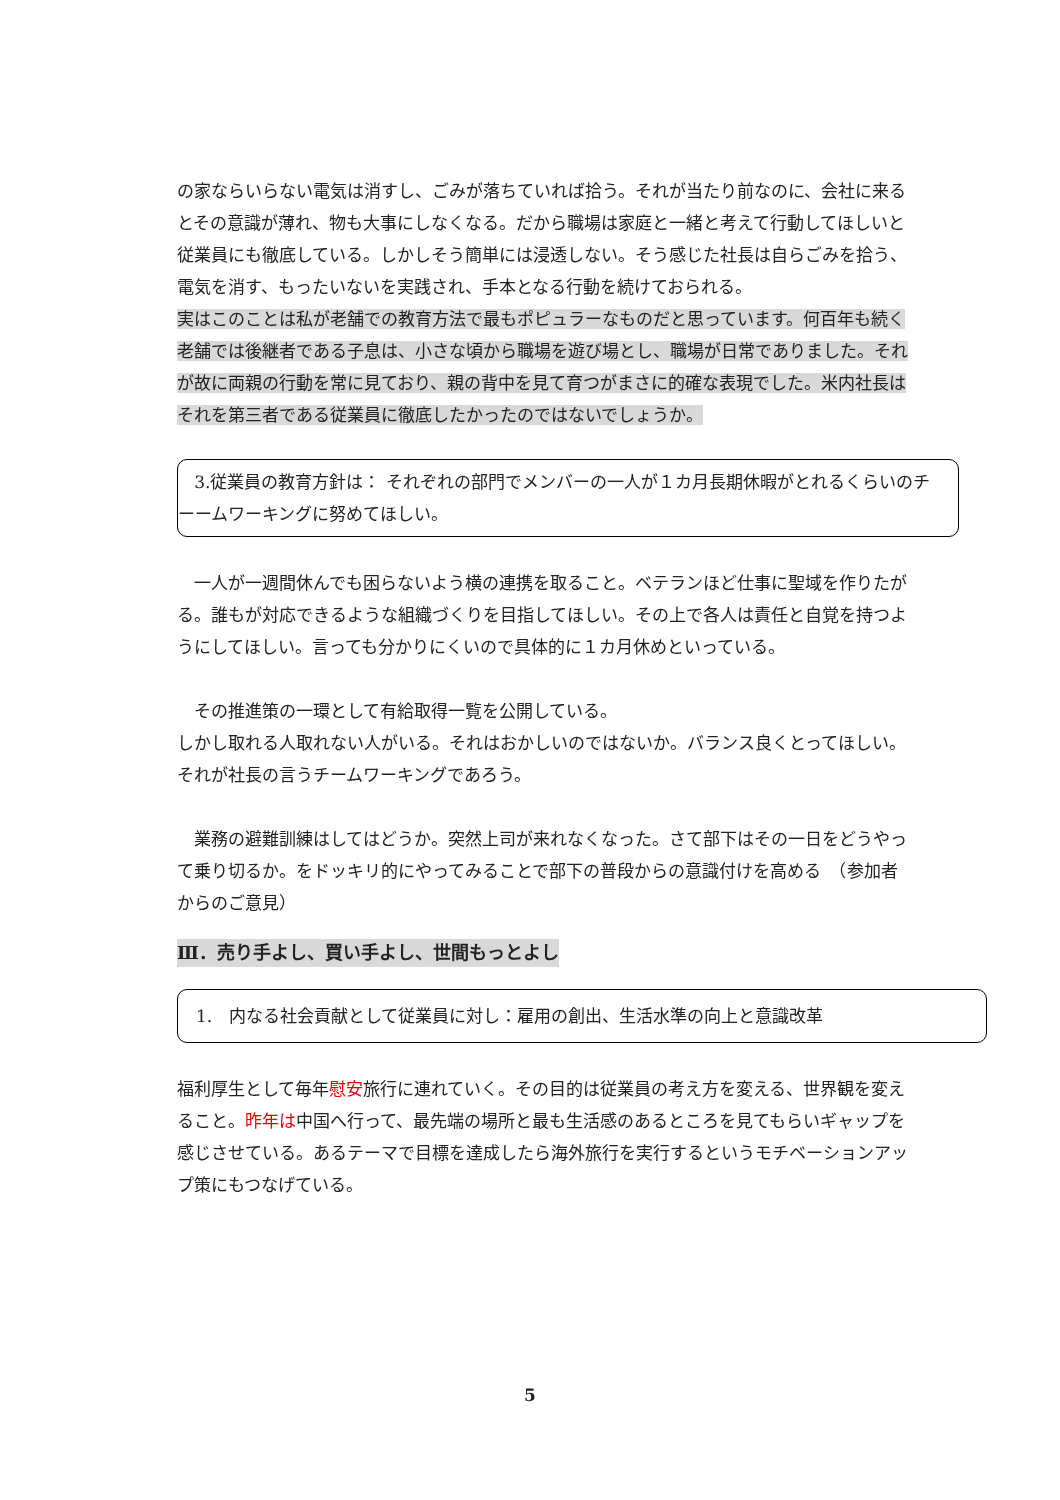の家ならいらない電気は消すし、ごみが落ちていれば拾う。それが当たり前なのに、会社に来るとその意識が薄れ、物も大事にしなくなる。だから職場は家庭と一緒と考えて行動してほしいと従業員にも徹底している。しかしそう簡単には浸透しない。そう感じた社長は自らごみを拾う、電気を消す、もったいないを実践され、手本となる行動を続けておられる。
実はこのことは私が老舗での教育方法で最もポピュラーなものだと思っています。何百年も続く老舗では後継者である子息は、小さな頃から職場を遊び場とし、職場が日常でありました。それが故に両親の行動を常に見ており、親の背中を見て育つがまさに的確な表現でした。米内社長はそれを第三者である従業員に徹底したかったのではないでしょうか。
3.従業員の教育方針は： それぞれの部門でメンバーの一人が１カ月長期休暇がとれるくらいのチーームワーキングに努めてほしい。
　一人が一週間休んでも困らないよう横の連携を取ること。ベテランほど仕事に聖域を作りたがる。誰もが対応できるような組織づくりを目指してほしい。その上で各人は責任と自覚を持つようにしてほしい。言っても分かりにくいので具体的に１カ月休めといっている。
　その推進策の一環として有給取得一覧を公開している。
しかし取れる人取れない人がいる。それはおかしいのではないか。バランス良くとってほしい。それが社長の言うチームワーキングであろう。
　業務の避難訓練はしてはどうか。突然上司が来れなくなった。さて部下はその一日をどうやって乗り切るか。をドッキリ的にやってみることで部下の普段からの意識付けを高める　（参加者からのご意見）
Ⅲ．売り手よし、買い手よし、世間もっとよし
1.　内なる社会貢献として従業員に対し：雇用の創出、生活水準の向上と意識改革
福利厚生として毎年慰安旅行に連れていく。その目的は従業員の考え方を変える、世界観を変えること。昨年は中国へ行って、最先端の場所と最も生活感のあるところを見てもらいギャップを感じさせている。あるテーマで目標を達成したら海外旅行を実行するというモチベーションアップ策にもつなげている。
5